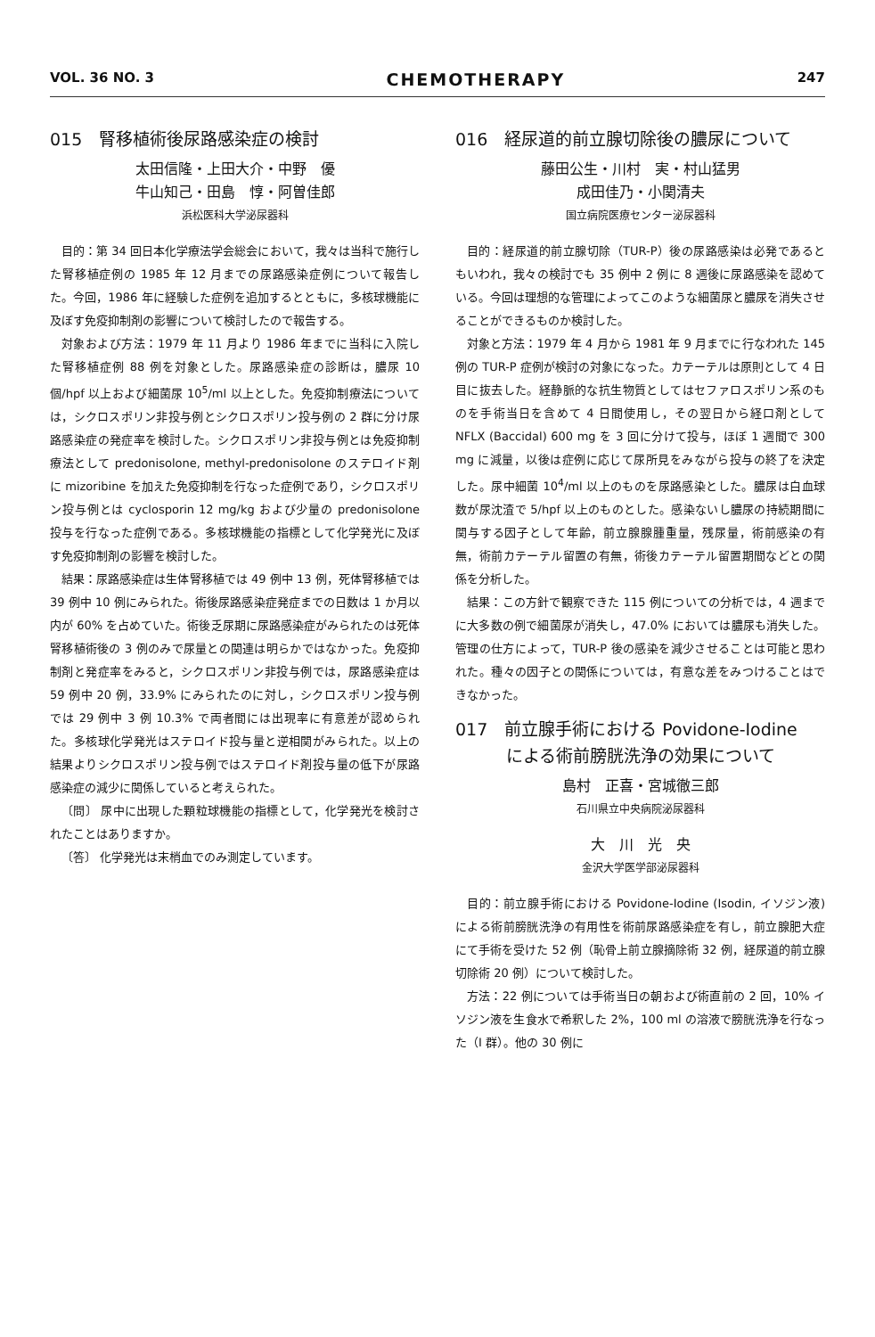VOL. 36 NO. 3 CHEMOTHERAPY 247
015　腎移植術後尿路感染症の検討
太田信隆・上田大介・中野　優
牛山知己・田島　惇・阿曽佳郎
浜松医科大学泌尿器科
目的：第 34 回日本化学療法学会総会において，我々は当科で施行した腎移植症例の 1985 年 12 月までの尿路感染症例について報告した。今回，1986 年に経験した症例を追加するとともに，多核球機能に及ぼす免疫抑制剤の影響について検討したので報告する。
対象および方法：1979 年 11 月より 1986 年までに当科に入院した腎移植症例 88 例を対象とした。尿路感染症の診断は，膿尿 10 個/hpf 以上および細菌尿 10<sup>5</sup>/ml 以上とした。免疫抑制療法については，シクロスポリン非投与例とシクロスポリン投与例の 2 群に分け尿路感染症の発症率を検討した。シクロスポリン非投与例とは免疫抑制療法として predonisolone, methyl-predonisolone のステロイド剤に mizoribine を加えた免疫抑制を行なった症例であり，シクロスポリン投与例とは cyclosporin 12 mg/kg および少量の predonisolone 投与を行なった症例である。多核球機能の指標として化学発光に及ぼす免疫抑制剤の影響を検討した。
結果：尿路感染症は生体腎移植では 49 例中 13 例，死体腎移植では 39 例中 10 例にみられた。術後尿路感染症発症までの日数は 1 か月以内が 60% を占めていた。術後乏尿期に尿路感染症がみられたのは死体腎移植術後の 3 例のみで尿量との関連は明らかではなかった。免疫抑制剤と発症率をみると，シクロスポリン非投与例では，尿路感染症は 59 例中 20 例，33.9% にみられたのに対し，シクロスポリン投与例では 29 例中 3 例 10.3% で両者間には出現率に有意差が認められた。多核球化学発光はステロイド投与量と逆相関がみられた。以上の結果よりシクロスポリン投与例ではステロイド剤投与量の低下が尿路感染症の減少に関係していると考えられた。
〔問〕 尿中に出現した顆粒球機能の指標として，化学発光を検討されたことはありますか。
〔答〕 化学発光は末梢血でのみ測定しています。
016　経尿道的前立腺切除後の膿尿について
藤田公生・川村　実・村山猛男
成田佳乃・小関清夫
国立病院医療センター泌尿器科
目的：経尿道的前立腺切除（TUR-P）後の尿路感染は必発であるともいわれ，我々の検討でも 35 例中 2 例に 8 週後に尿路感染を認めている。今回は理想的な管理によってこのような細菌尿と膿尿を消失させることができるものか検討した。
対象と方法：1979 年 4 月から 1981 年 9 月までに行なわれた 145 例の TUR-P 症例が検討の対象になった。カテーテルは原則として 4 日目に抜去した。経静脈的な抗生物質としてはセファロスポリン系のものを手術当日を含めて 4 日間使用し，その翌日から経口剤として NFLX (Baccidal) 600 mg を 3 回に分けて投与，ほぼ 1 週間で 300 mg に減量，以後は症例に応じて尿所見をみながら投与の終了を決定した。尿中細菌 10<sup>4</sup>/ml 以上のものを尿路感染とした。膿尿は白血球数が尿沈渣で 5/hpf 以上のものとした。感染ないし膿尿の持続期間に関与する因子として年齢，前立腺腺腫重量，残尿量，術前感染の有無，術前カテーテル留置の有無，術後カテーテル留置期間などとの関係を分析した。
結果：この方針で観察できた 115 例についての分析では，4 週までに大多数の例で細菌尿が消失し，47.0% においては膿尿も消失した。管理の仕方によって，TUR-P 後の感染を減少させることは可能と思われた。種々の因子との関係については，有意な差をみつけることはできなかった。
017　前立腺手術における Povidone-Iodine
　　　による術前膀胱洗浄の効果について
島村　正喜・宮城徹三郎
石川県立中央病院泌尿器科
大　川　光　央
金沢大学医学部泌尿器科
目的：前立腺手術における Povidone-Iodine (Isodin, イソジン液) による術前膀胱洗浄の有用性を術前尿路感染症を有し，前立腺肥大症にて手術を受けた 52 例（恥骨上前立腺摘除術 32 例，経尿道的前立腺切除術 20 例）について検討した。
方法：22 例については手術当日の朝および術直前の 2 回，10% イソジン液を生食水で希釈した 2%，100 ml の溶液で膀胱洗浄を行なった（I 群）。他の 30 例に